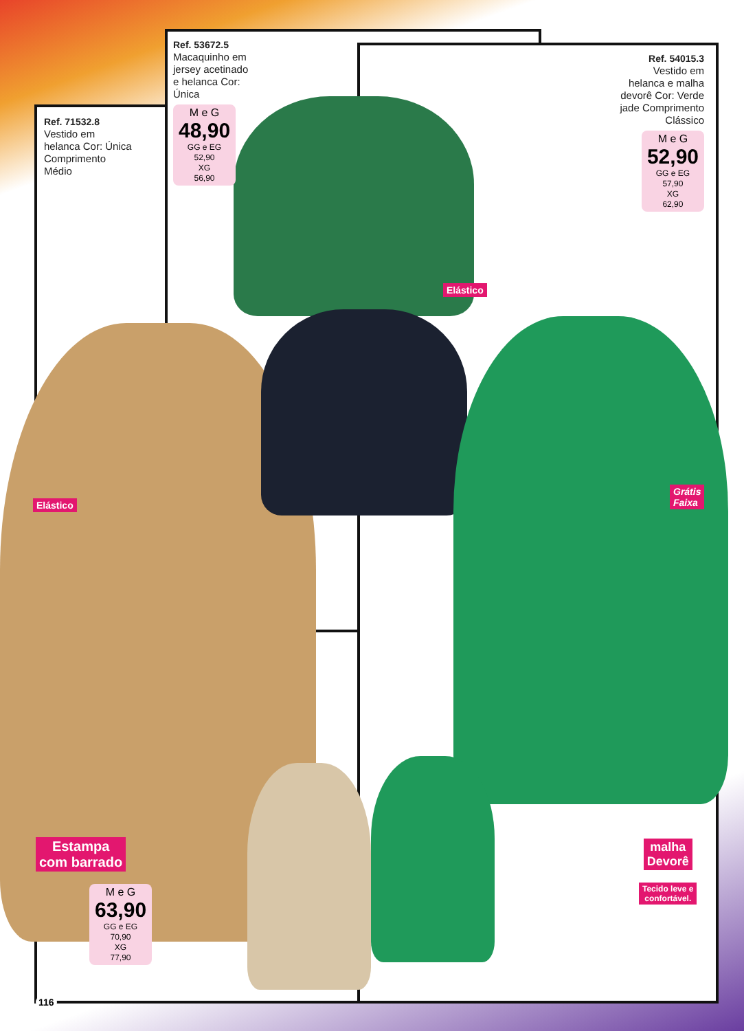Ref. 53672.5
Macaquinho em jersey acetinado e helanca Cor: Única
M e G
48,90
GG e EG
52,90
XG
56,90
Ref. 71532.8
Vestido em helanca Cor: Única Comprimento Médio
Ref. 54015.3
Vestido em helanca e malha devorê Cor: Verde jade Comprimento Clássico
M e G
52,90
GG e EG
57,90
XG
62,90
Elástico
Elástico
Grátis
Faixa
Estampa
com barrado
M e G
63,90
GG e EG
70,90
XG
77,90
malha
Devorê
Tecido leve e
confortável.
116